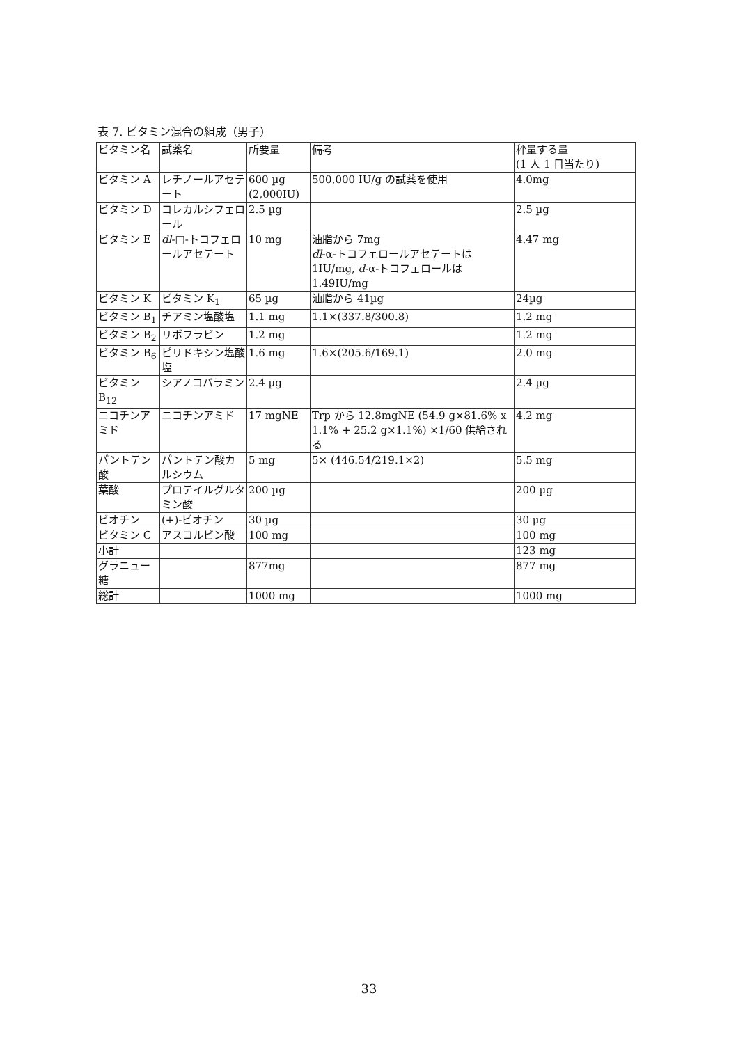表 7. ビタミン混合の組成（男子）
| ビタミン名 | 試薬名 | 所要量 | 備考 | 秤量する量 (1 人 1 日当たり) |
| ビタミン A | レチノールアセテート | 600 µg (2,000IU) | 500,000 IU/g の試薬を使用 | 4.0mg |
| ビタミン D | コレカルシフェロール | 2.5 µg | | 2.5 µg |
| ビタミン E | dl -□-トコフェロールアセテート | 10 mg | 油脂から 7mg dl -α-トコフェロールアセテートは 1IU/mg, d -α-トコフェロールは 1.49IU/mg | 4.47 mg |
| ビタミン K | ビタミン K<sub>1</sub> | 65 µg | 油脂から 41µg | 24µg |
| ビタミン B<sub>1</sub> | チアミン塩酸塩 | 1.1 mg | 1.1×(337.8/300.8) | 1.2 mg |
| ビタミン B<sub>2</sub> | リボフラビン | 1.2 mg | | 1.2 mg |
| ビタミン B<sub>6</sub> | ピリドキシン塩酸塩 | 1.6 mg | 1.6×(205.6/169.1) | 2.0 mg |
| ビタミン B<sub>12</sub> | シアノコバラミン | 2.4 µg | | 2.4 µg |
| ニコチンアミド | ニコチンアミド | 17 mgNE | Trp から 12.8mgNE (54.9 g×81.6% x 1.1% + 25.2 g×1.1%) ×1/60 供給される | 4.2 mg |
| パントテン酸 | パントテン酸カルシウム | 5 mg | 5× (446.54/219.1×2) | 5.5 mg |
| 葉酸 | プロテイルグルタミン酸 | 200 µg | | 200 µg |
| ビオチン | (+)-ビオチン | 30 µg | | 30 µg |
| ビタミン C | アスコルビン酸 | 100 mg | | 100 mg |
| 小計 | | | | 123 mg |
| グラニュー糖 | | 877mg | | 877 mg |
| 総計 | | 1000 mg | | 1000 mg |
33